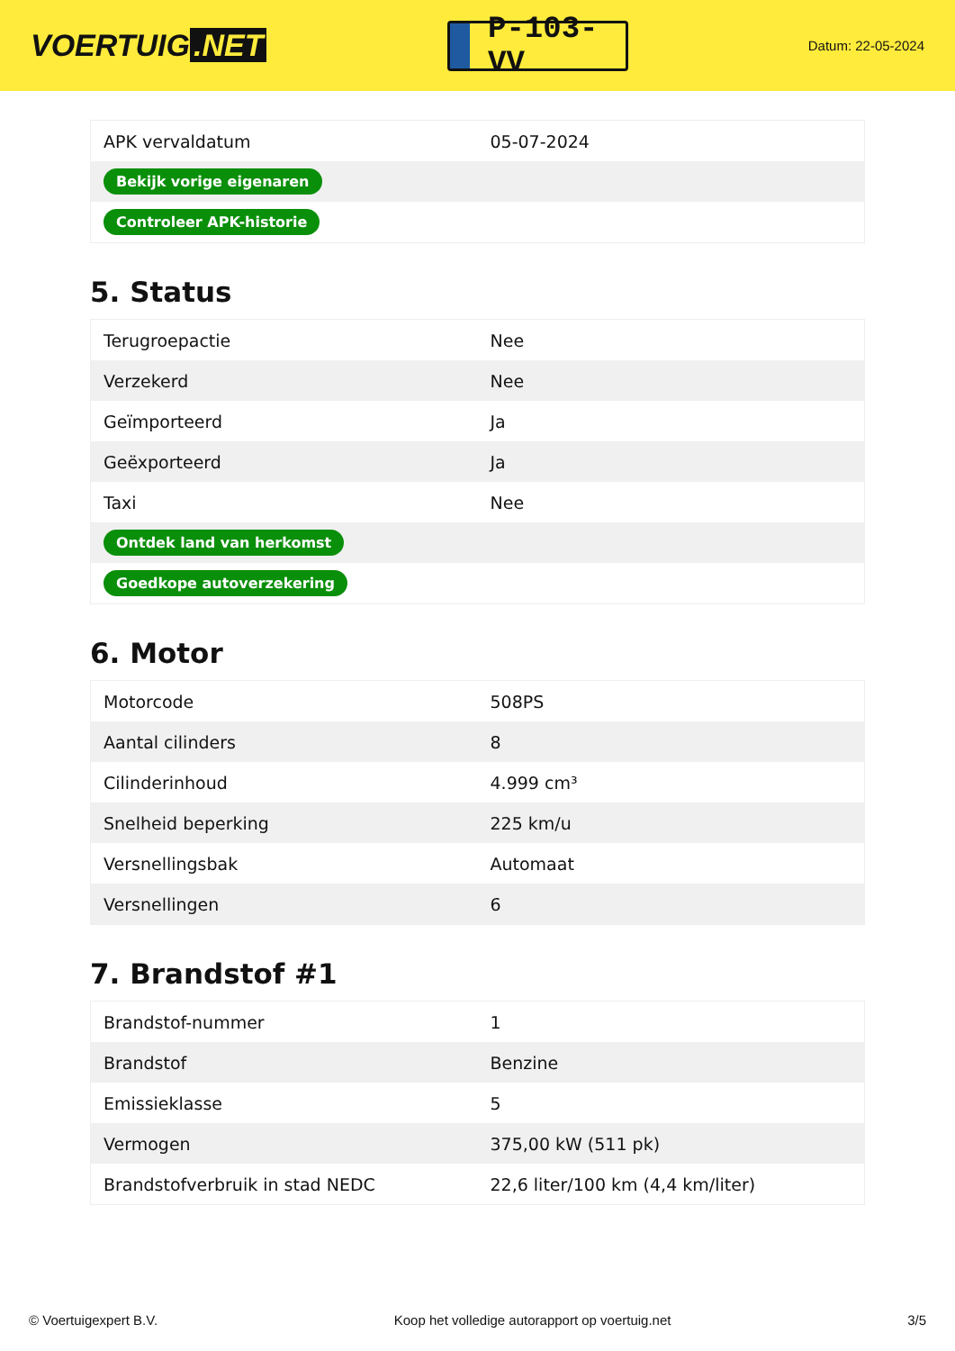VOERTUIG.NET
P-103-VV
Datum: 22-05-2024
| APK vervaldatum | 05-07-2024 |
| Bekijk vorige eigenaren | |
| Controleer APK-historie | |
5. Status
| Terugroepactie | Nee |
| Verzekerd | Nee |
| Geïmporteerd | Ja |
| Geëxporteerd | Ja |
| Taxi | Nee |
| Ontdek land van herkomst | |
| Goedkope autoverzekering | |
6. Motor
| Motorcode | 508PS |
| Aantal cilinders | 8 |
| Cilinderinhoud | 4.999 cm³ |
| Snelheid beperking | 225 km/u |
| Versnellingsbak | Automaat |
| Versnellingen | 6 |
7. Brandstof #1
| Brandstof-nummer | 1 |
| Brandstof | Benzine |
| Emissieklasse | 5 |
| Vermogen | 375,00 kW (511 pk) |
| Brandstofverbruik in stad NEDC | 22,6 liter/100 km (4,4 km/liter) |
© Voertuigexpert B.V. Koop het volledige autorapport op voertuig.net 3/5